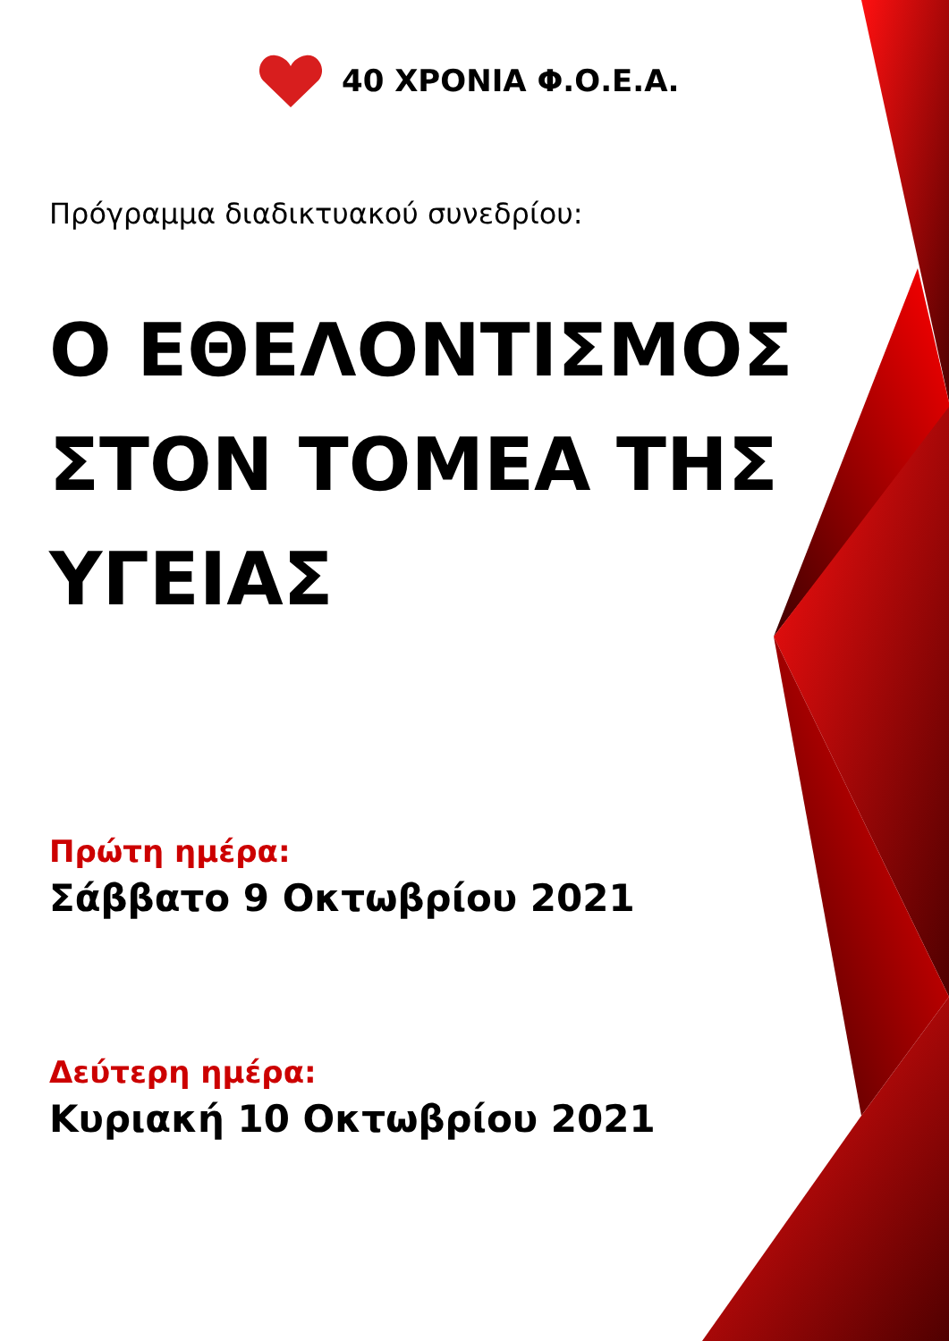40 ΧΡΟΝΙΑ Φ.Ο.Ε.Α.
Πρόγραμμα διαδικτυακού συνεδρίου:
Ο ΕΘΕΛΟΝΤΙΣΜΟΣ ΣΤΟΝ ΤΟΜΕΑ ΤΗΣ ΥΓΕΙΑΣ
Πρώτη ημέρα:
Σάββατο 9 Οκτωβρίου 2021
Δεύτερη ημέρα:
Κυριακή 10 Οκτωβρίου 2021